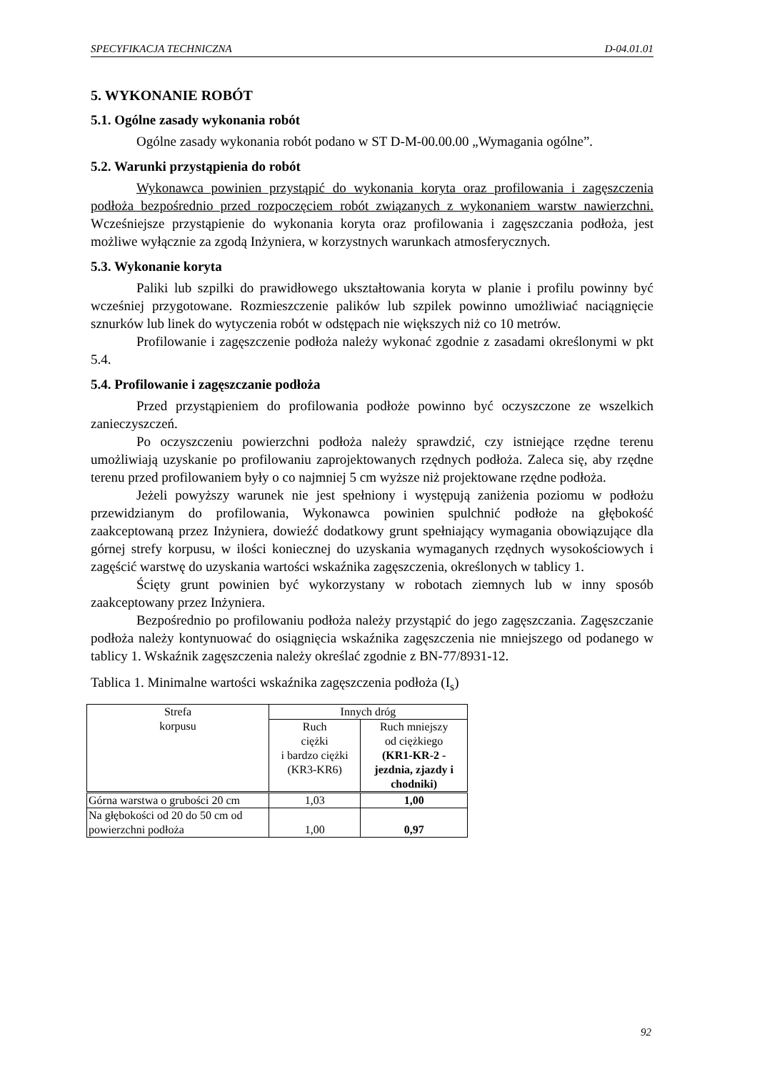SPECYFIKACJA TECHNICZNA D-04.01.01
5. WYKONANIE ROBÓT
5.1. Ogólne zasady wykonania robót
Ogólne zasady wykonania robót podano w ST D-M-00.00.00 „Wymagania ogólne”.
5.2. Warunki przystąpienia do robót
Wykonawca powinien przystąpić do wykonania koryta oraz profilowania i zagęszczenia podłoża bezpośrednio przed rozpoczęciem robót związanych z wykonaniem warstw nawierzchni. Wcześniejsze przystąpienie do wykonania koryta oraz profilowania i zagęszczania podłoża, jest możliwe wyłącznie za zgodą Inżyniera, w korzystnych warunkach atmosferycznych.
5.3. Wykonanie koryta
Paliki lub szpilki do prawidłowego ukształtowania koryta w planie i profilu powinny być wcześniej przygotowane. Rozmieszczenie palików lub szpilek powinno umożliwiać naciągnięcie sznurków lub linek do wytyczenia robót w odstępach nie większych niż co 10 metrów.
Profilowanie i zagęszczenie podłoża należy wykonać zgodnie z zasadami określonymi w pkt 5.4.
5.4. Profilowanie i zagęszczanie podłoża
Przed przystąpieniem do profilowania podłoże powinno być oczyszczone ze wszelkich zanieczyszczeń.
Po oczyszczeniu powierzchni podłoża należy sprawdzić, czy istniejące rzędne terenu umożliwiają uzyskanie po profilowaniu zaprojektowanych rzędnych podłoża. Zaleca się, aby rzędne terenu przed profilowaniem były o co najmniej 5 cm wyższe niż projektowane rzędne podłoża.
Jeżeli powyższy warunek nie jest spełniony i występują zaniżenia poziomu w podłożu przewidzianym do profilowania, Wykonawca powinien spulchnić podłoże na głębokość zaakceptowaną przez Inżyniera, dowieźć dodatkowy grunt spełniający wymagania obowiązujące dla górnej strefy korpusu, w ilości koniecznej do uzyskania wymaganych rzędnych wysokościowych i zagęścić warstwę do uzyskania wartości wskaźnika zagęszczenia, określonych w tablicy 1.
Ścięty grunt powinien być wykorzystany w robotach ziemnych lub w inny sposób zaakceptowany przez Inżyniera.
Bezpośrednio po profilowaniu podłoża należy przystąpić do jego zagęszczania. Zagęszczanie podłoża należy kontynuować do osiągnięcia wskaźnika zagęszczenia nie mniejszego od podanego w tablicy 1. Wskaźnik zagęszczenia należy określać zgodnie z BN-77/8931-12.
Tablica 1. Minimalne wartości wskaźnika zagęszczenia podłoża (I<sub>s</sub>)
| Strefa korpusu | Innych dróg | |
| | Ruch ciężki i bardzo ciężki (KR3-KR6) | Ruch mniejszy od ciężkiego (KR1-KR-2 - jezdnia, zjazdy i chodniki) |
| Górna warstwa o grubości 20 cm | 1,03 | 1,00 |
| Na głębokości od 20 do 50 cm od powierzchni podłoża | 1,00 | 0,97 |
92